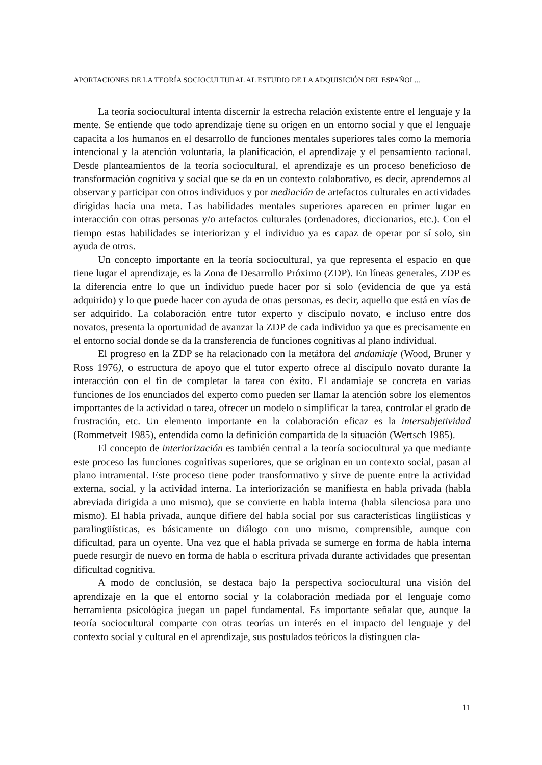APORTACIONES DE LA TEORÍA SOCIOCULTURAL AL ESTUDIO DE LA ADQUISICIÓN DEL ESPAÑOL...
La teoría sociocultural intenta discernir la estrecha relación existente entre el lenguaje y la mente. Se entiende que todo aprendizaje tiene su origen en un entorno social y que el lenguaje capacita a los humanos en el desarrollo de funciones mentales superiores tales como la memoria intencional y la atención voluntaria, la planificación, el aprendizaje y el pensamiento racional. Desde planteamientos de la teoría sociocultural, el aprendizaje es un proceso beneficioso de transformación cognitiva y social que se da en un contexto colaborativo, es decir, aprendemos al observar y participar con otros individuos y por mediación de artefactos culturales en actividades dirigidas hacia una meta. Las habilidades mentales superiores aparecen en primer lugar en interacción con otras personas y/o artefactos culturales (ordenadores, diccionarios, etc.). Con el tiempo estas habilidades se interiorizan y el individuo ya es capaz de operar por sí solo, sin ayuda de otros.
Un concepto importante en la teoría sociocultural, ya que representa el espacio en que tiene lugar el aprendizaje, es la Zona de Desarrollo Próximo (ZDP). En líneas generales, ZDP es la diferencia entre lo que un individuo puede hacer por sí solo (evidencia de que ya está adquirido) y lo que puede hacer con ayuda de otras personas, es decir, aquello que está en vías de ser adquirido. La colaboración entre tutor experto y discípulo novato, e incluso entre dos novatos, presenta la oportunidad de avanzar la ZDP de cada individuo ya que es precisamente en el entorno social donde se da la transferencia de funciones cognitivas al plano individual.
El progreso en la ZDP se ha relacionado con la metáfora del andamiaje (Wood, Bruner y Ross 1976), o estructura de apoyo que el tutor experto ofrece al discípulo novato durante la interacción con el fin de completar la tarea con éxito. El andamiaje se concreta en varias funciones de los enunciados del experto como pueden ser llamar la atención sobre los elementos importantes de la actividad o tarea, ofrecer un modelo o simplificar la tarea, controlar el grado de frustración, etc. Un elemento importante en la colaboración eficaz es la intersubjetividad (Rommetveit 1985), entendida como la definición compartida de la situación (Wertsch 1985).
El concepto de interiorización es también central a la teoría sociocultural ya que mediante este proceso las funciones cognitivas superiores, que se originan en un contexto social, pasan al plano intramental. Este proceso tiene poder transformativo y sirve de puente entre la actividad externa, social, y la actividad interna. La interiorización se manifiesta en habla privada (habla abreviada dirigida a uno mismo), que se convierte en habla interna (habla silenciosa para uno mismo). El habla privada, aunque difiere del habla social por sus características lingüísticas y paralingüísticas, es básicamente un diálogo con uno mismo, comprensible, aunque con dificultad, para un oyente. Una vez que el habla privada se sumerge en forma de habla interna puede resurgir de nuevo en forma de habla o escritura privada durante actividades que presentan dificultad cognitiva.
A modo de conclusión, se destaca bajo la perspectiva sociocultural una visión del aprendizaje en la que el entorno social y la colaboración mediada por el lenguaje como herramienta psicológica juegan un papel fundamental. Es importante señalar que, aunque la teoría sociocultural comparte con otras teorías un interés en el impacto del lenguaje y del contexto social y cultural en el aprendizaje, sus postulados teóricos la distinguen cla-
11